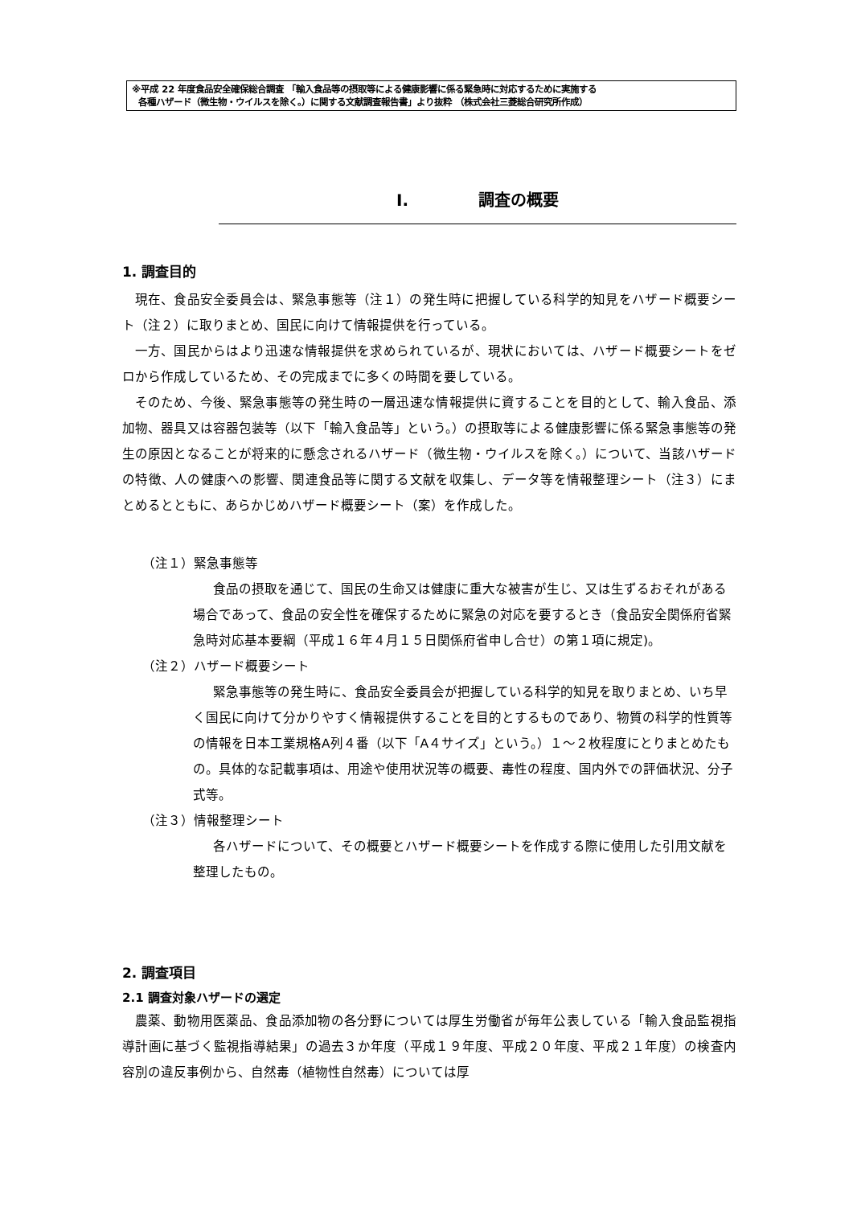※平成 22 年度食品安全確保総合調査 「輸入食品等の摂取等による健康影響に係る緊急時に対応するために実施する
各種ハザード（微生物・ウイルスを除く。）に関する文献調査報告書」より抜粋 （株式会社三菱総合研究所作成）
I. 調査の概要
1. 調査目的
現在、食品安全委員会は、緊急事態等（注１）の発生時に把握している科学的知見をハザード概要シート（注２）に取りまとめ、国民に向けて情報提供を行っている。
一方、国民からはより迅速な情報提供を求められているが、現状においては、ハザード概要シートをゼロから作成しているため、その完成までに多くの時間を要している。
そのため、今後、緊急事態等の発生時の一層迅速な情報提供に資することを目的として、輸入食品、添加物、器具又は容器包装等（以下「輸入食品等」という。）の摂取等による健康影響に係る緊急事態等の発生の原因となることが将来的に懸念されるハザード（微生物・ウイルスを除く。）について、当該ハザードの特徴、人の健康への影響、関連食品等に関する文献を収集し、データ等を情報整理シート（注３）にまとめるとともに、あらかじめハザード概要シート（案）を作成した。
（注１）緊急事態等
食品の摂取を通じて、国民の生命又は健康に重大な被害が生じ、又は生ずるおそれがある場合であって、食品の安全性を確保するために緊急の対応を要するとき（食品安全関係府省緊急時対応基本要綱（平成１６年４月１５日関係府省申し合せ）の第１項に規定)。
（注２）ハザード概要シート
緊急事態等の発生時に、食品安全委員会が把握している科学的知見を取りまとめ、いち早く国民に向けて分かりやすく情報提供することを目的とするものであり、物質の科学的性質等の情報を日本工業規格A列４番（以下「A４サイズ」という。）１～２枚程度にとりまとめたもの。具体的な記載事項は、用途や使用状況等の概要、毒性の程度、国内外での評価状況、分子式等。
（注３）情報整理シート
各ハザードについて、その概要とハザード概要シートを作成する際に使用した引用文献を整理したもの。
2. 調査項目
2.1 調査対象ハザードの選定
農薬、動物用医薬品、食品添加物の各分野については厚生労働省が毎年公表している「輸入食品監視指導計画に基づく監視指導結果」の過去３か年度（平成１９年度、平成２０年度、平成２１年度）の検査内容別の違反事例から、自然毒（植物性自然毒）については厚